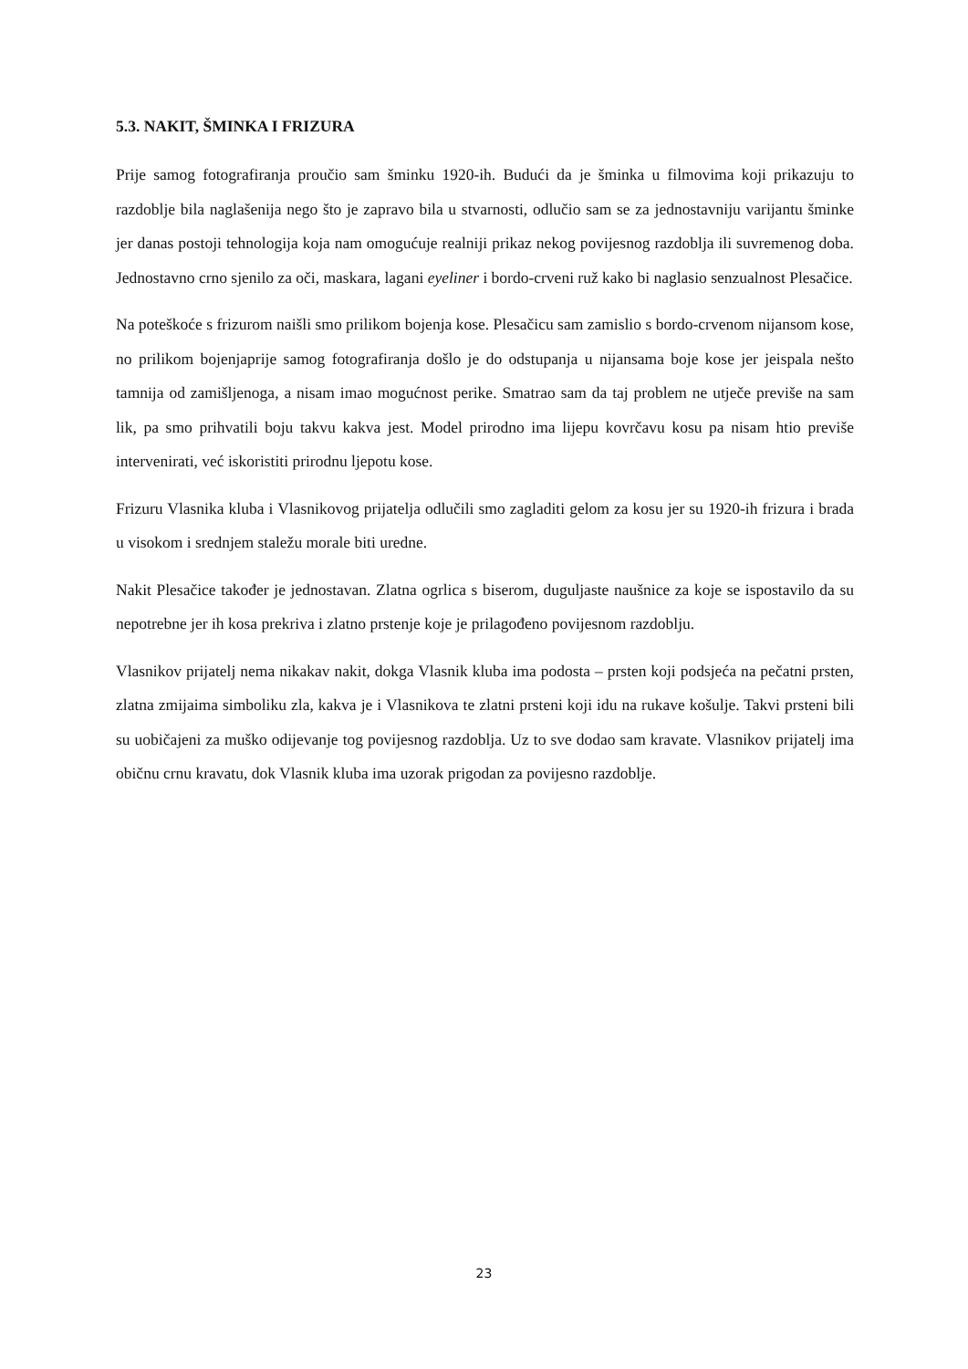5.3. NAKIT, ŠMINKA I FRIZURA
Prije samog fotografiranja proučio sam šminku 1920-ih. Budući da je šminka u filmovima koji prikazuju to razdoblje bila naglašenija nego što je zapravo bila u stvarnosti, odlučio sam se za jednostavniju varijantu šminke jer danas postoji tehnologija koja nam omogućuje realniji prikaz nekog povijesnog razdoblja ili suvremenog doba. Jednostavno crno sjenilo za oči, maskara, lagani eyeliner i bordo-crveni ruž kako bi naglasio senzualnost Plesačice.
Na poteškoće s frizurom naišli smo prilikom bojenja kose. Plesačicu sam zamislio s bordo-crvenom nijansom kose, no prilikom bojenjaprije samog fotografiranja došlo je do odstupanja u nijansama boje kose jer jeispala nešto tamnija od zamišljenoga, a nisam imao mogućnost perike. Smatrao sam da taj problem ne utječe previše na sam lik, pa smo prihvatili boju takvu kakva jest. Model prirodno ima lijepu kovrčavu kosu pa nisam htio previše intervenirati, već iskoristiti prirodnu ljepotu kose.
Frizuru Vlasnika kluba i Vlasnikovog prijatelja odlučili smo zagladiti gelom za kosu jer su 1920-ih frizura i brada u visokom i srednjem staležu morale biti uredne.
Nakit Plesačice također je jednostavan. Zlatna ogrlica s biserom, duguljaste naušnice za koje se ispostavilo da su nepotrebne jer ih kosa prekriva i zlatno prstenje koje je prilagođeno povijesnom razdoblju.
Vlasnikov prijatelj nema nikakav nakit, dokga Vlasnik kluba ima podosta – prsten koji podsjeća na pečatni prsten, zlatna zmijaima simboliku zla, kakva je i Vlasnikova te zlatni prsteni koji idu na rukave košulje. Takvi prsteni bili su uobičajeni za muško odijevanje tog povijesnog razdoblja. Uz to sve dodao sam kravate. Vlasnikov prijatelj ima običnu crnu kravatu, dok Vlasnik kluba ima uzorak prigodan za povijesno razdoblje.
23